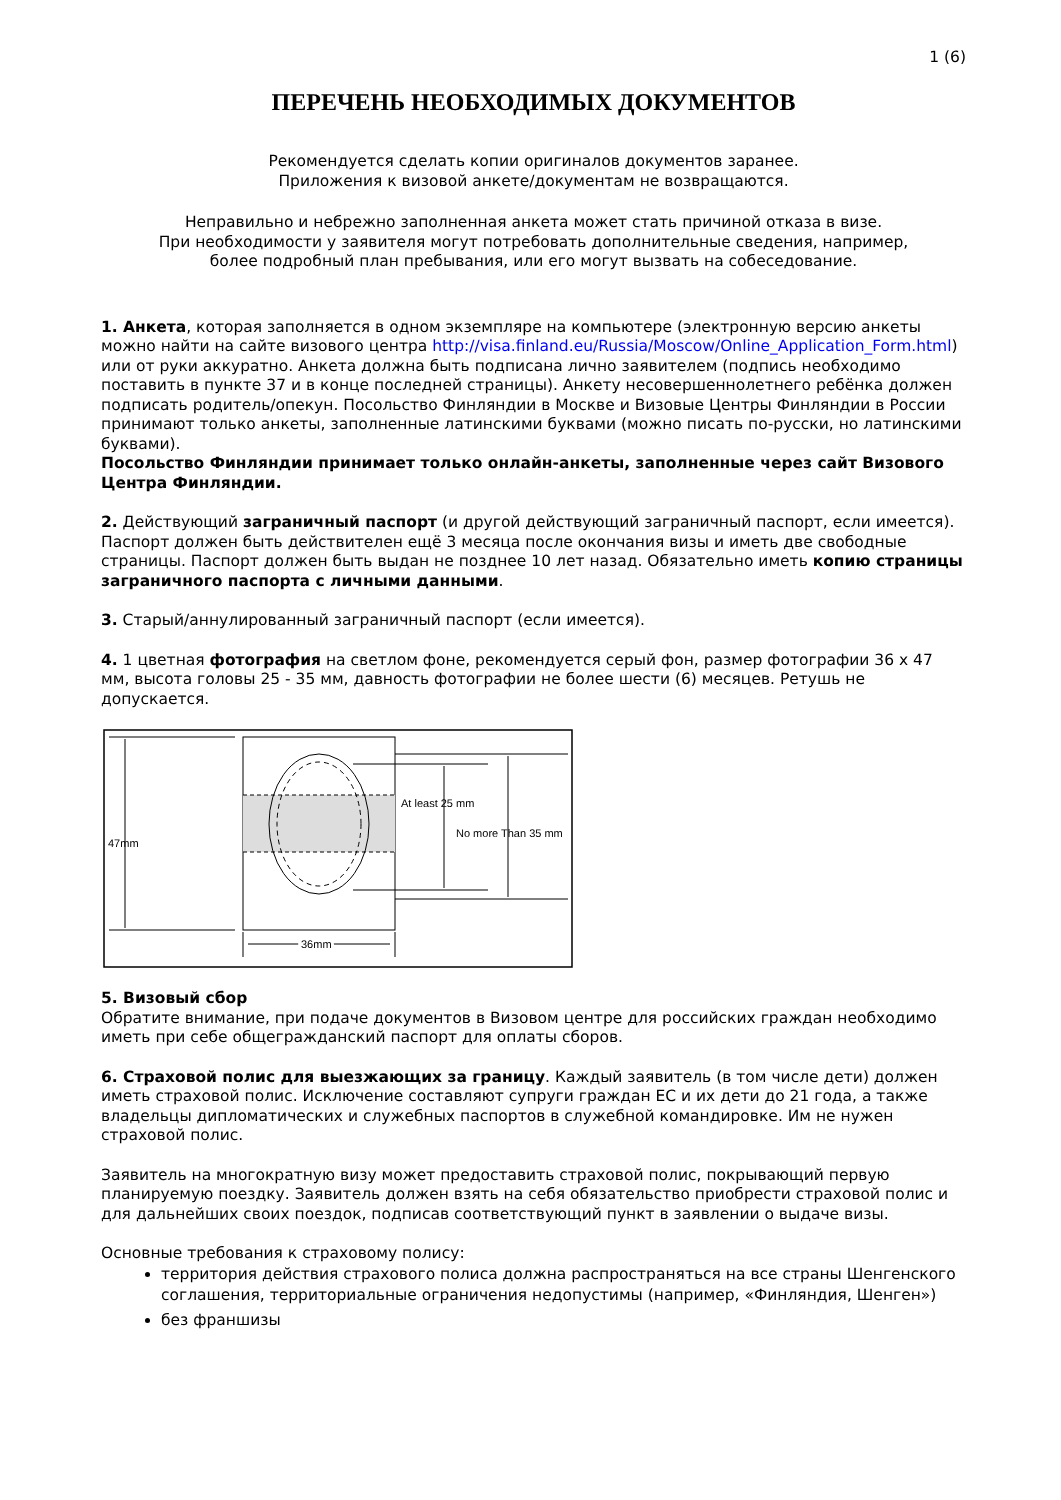1 (6)
ПЕРЕЧЕНЬ НЕОБХОДИМЫХ ДОКУМЕНТОВ
Рекомендуется сделать копии оригиналов документов заранее.
Приложения к визовой анкете/документам не возвращаются.
Неправильно и небрежно заполненная анкета может стать причиной отказа в визе.
При необходимости у заявителя могут потребовать дополнительные сведения, например,
более подробный план пребывания, или его могут вызвать на собеседование.
1. Анкета, которая заполняется в одном экземпляре на компьютере (электронную версию анкеты можно найти на сайте визового центра http://visa.finland.eu/Russia/Moscow/Online_Application_Form.html) или от руки аккуратно. Анкета должна быть подписана лично заявителем (подпись необходимо поставить в пункте 37 и в конце последней страницы). Анкету несовершеннолетнего ребёнка должен подписать родитель/опекун. Посольство Финляндии в Москве и Визовые Центры Финляндии в России принимают только анкеты, заполненные латинскими буквами (можно писать по-русски, но латинскими буквами).
Посольство Финляндии принимает только онлайн-анкеты, заполненные через сайт Визового Центра Финляндии.
2. Действующий заграничный паспорт (и другой действующий заграничный паспорт, если имеется). Паспорт должен быть действителен ещё 3 месяца после окончания визы и иметь две свободные страницы. Паспорт должен быть выдан не позднее 10 лет назад. Обязательно иметь копию страницы заграничного паспорта с личными данными.
3. Старый/аннулированный заграничный паспорт (если имеется).
4. 1 цветная фотография на светлом фоне, рекомендуется серый фон, размер фотографии 36 x 47 мм, высота головы 25 - 35 мм, давность фотографии не более шести (6) месяцев. Ретушь не допускается.
47mm
At least 25 mm
No more Than 35 mm
36mm
5. Визовый сбор
Обратите внимание, при подаче документов в Визовом центре для российских граждан необходимо иметь при себе общегражданский паспорт для оплаты сборов.
6. Страховой полис для выезжающих за границу. Каждый заявитель (в том числе дети) должен иметь страховой полис. Исключение составляют супруги граждан ЕС и их дети до 21 года, а также владельцы дипломатических и служебных паспортов в служебной командировке. Им не нужен страховой полис.
Заявитель на многократную визу может предоставить страховой полис, покрывающий первую планируемую поездку. Заявитель должен взять на себя обязательство приобрести страховой полис и для дальнейших своих поездок, подписав соответствующий пункт в заявлении о выдаче визы.
Основные требования к страховому полису:
территория действия страхового полиса должна распространяться на все страны Шенгенского соглашения, территориальные ограничения недопустимы (например, «Финляндия, Шенген»)
без франшизы